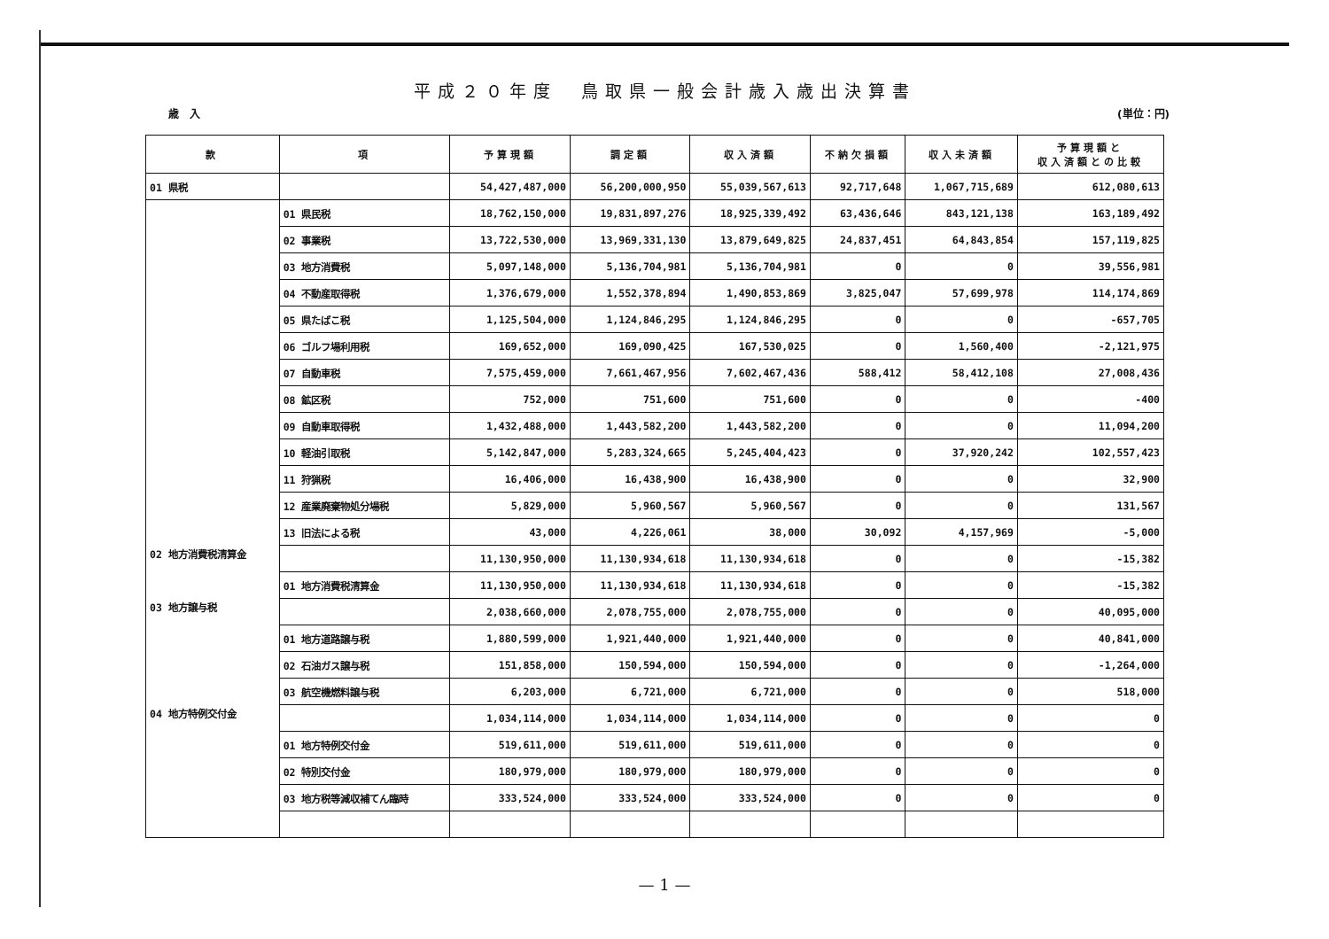平成２０年度　鳥取県一般会計歳入歳出決算書
歳　入 (単位：円)
| 款 | 項 | 予算現額 | 調定額 | 収入済額 | 不納欠損額 | 収入未済額 | 予算現額と 収入済額との比較 |
| --- | --- | --- | --- | --- | --- | --- | --- |
| 01 県税 | | 54,427,487,000 | 56,200,000,950 | 55,039,567,613 | 92,717,648 | 1,067,715,689 | 612,080,613 |
| | 01 県民税 | 18,762,150,000 | 19,831,897,276 | 18,925,339,492 | 63,436,646 | 843,121,138 | 163,189,492 |
| | 02 事業税 | 13,722,530,000 | 13,969,331,130 | 13,879,649,825 | 24,837,451 | 64,843,854 | 157,119,825 |
| | 03 地方消費税 | 5,097,148,000 | 5,136,704,981 | 5,136,704,981 | 0 | 0 | 39,556,981 |
| | 04 不動産取得税 | 1,376,679,000 | 1,552,378,894 | 1,490,853,869 | 3,825,047 | 57,699,978 | 114,174,869 |
| | 05 県たばこ税 | 1,125,504,000 | 1,124,846,295 | 1,124,846,295 | 0 | 0 | -657,705 |
| | 06 ゴルフ場利用税 | 169,652,000 | 169,090,425 | 167,530,025 | 0 | 1,560,400 | -2,121,975 |
| | 07 自動車税 | 7,575,459,000 | 7,661,467,956 | 7,602,467,436 | 588,412 | 58,412,108 | 27,008,436 |
| | 08 鉱区税 | 752,000 | 751,600 | 751,600 | 0 | 0 | -400 |
| | 09 自動車取得税 | 1,432,488,000 | 1,443,582,200 | 1,443,582,200 | 0 | 0 | 11,094,200 |
| | 10 軽油引取税 | 5,142,847,000 | 5,283,324,665 | 5,245,404,423 | 0 | 37,920,242 | 102,557,423 |
| | 11 狩猟税 | 16,406,000 | 16,438,900 | 16,438,900 | 0 | 0 | 32,900 |
| | 12 産業廃棄物処分場税 | 5,829,000 | 5,960,567 | 5,960,567 | 0 | 0 | 131,567 |
| | 13 旧法による税 | 43,000 | 4,226,061 | 38,000 | 30,092 | 4,157,969 | -5,000 |
| 02 地方消費税清算金 | | 11,130,950,000 | 11,130,934,618 | 11,130,934,618 | 0 | 0 | -15,382 |
| | 01 地方消費税清算金 | 11,130,950,000 | 11,130,934,618 | 11,130,934,618 | 0 | 0 | -15,382 |
| 03 地方譲与税 | | 2,038,660,000 | 2,078,755,000 | 2,078,755,000 | 0 | 0 | 40,095,000 |
| | 01 地方道路譲与税 | 1,880,599,000 | 1,921,440,000 | 1,921,440,000 | 0 | 0 | 40,841,000 |
| | 02 石油ガス譲与税 | 151,858,000 | 150,594,000 | 150,594,000 | 0 | 0 | -1,264,000 |
| | 03 航空機燃料譲与税 | 6,203,000 | 6,721,000 | 6,721,000 | 0 | 0 | 518,000 |
| 04 地方特例交付金 | | 1,034,114,000 | 1,034,114,000 | 1,034,114,000 | 0 | 0 | 0 |
| | 01 地方特例交付金 | 519,611,000 | 519,611,000 | 519,611,000 | 0 | 0 | 0 |
| | 02 特別交付金 | 180,979,000 | 180,979,000 | 180,979,000 | 0 | 0 | 0 |
| | 03 地方税等減収補てん臨時 | 333,524,000 | 333,524,000 | 333,524,000 | 0 | 0 | 0 |
— 1 —